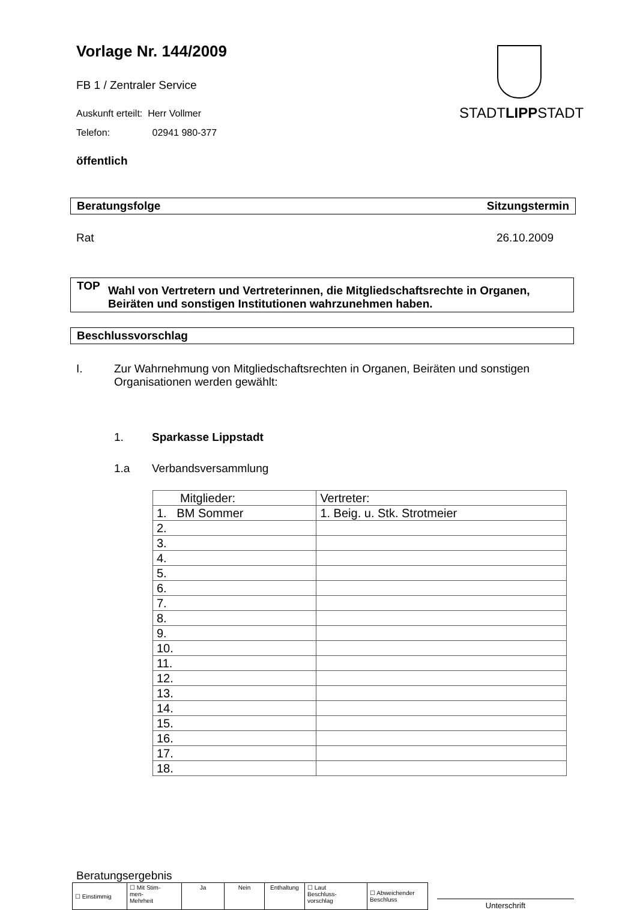Vorlage Nr. 144/2009
STADTLIPPSTADT
FB 1 / Zentraler Service
Auskunft erteilt: Herr Vollmer
Telefon: 02941 980-377
öffentlich
Beratungsfolge Sitzungstermin
Rat 26.10.2009
TOP Wahl von Vertretern und Vertreterinnen, die Mitgliedschaftsrechte in Organen, Beiräten und sonstigen Institutionen wahrzunehmen haben.
Beschlussvorschlag
I. Zur Wahrnehmung von Mitgliedschaftsrechten in Organen, Beiräten und sonstigen Organisationen werden gewählt:
1. Sparkasse Lippstadt
1.a Verbandsversammlung
| Mitglieder: | Vertreter: |
| 1. BM Sommer | 1. Beig. u. Stk. Strotmeier |
| 2. | |
| 3. | |
| 4. | |
| 5. | |
| 6. | |
| 7. | |
| 8. | |
| 9. | |
| 10. | |
| 11. | |
| 12. | |
| 13. | |
| 14. | |
| 15. | |
| 16. | |
| 17. | |
| 18. | |
Beratungsergebnis
| ☐ Einstimmig | ☐ Mit Stim- men- Mehrheit | Ja | Nein | Enthaltung | ☐ Laut Beschluss- vorschlag | ☐ Abweichender Beschluss |
Unterschrift